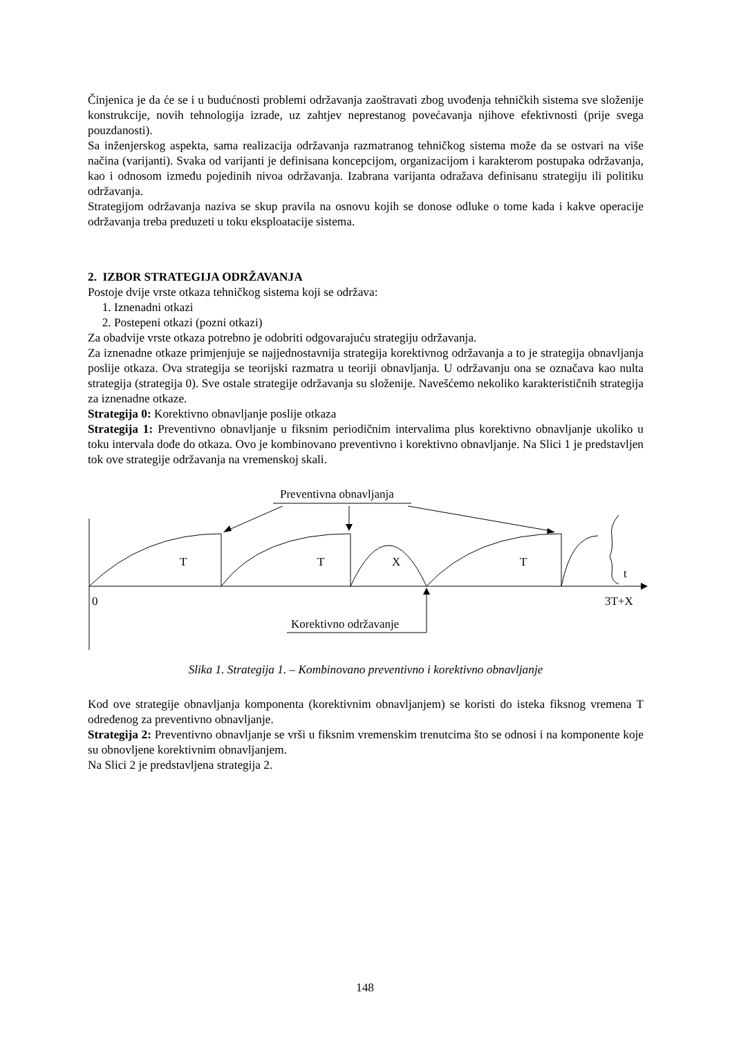Činjenica je da će se i u budućnosti problemi održavanja zaoštravati zbog uvođenja tehničkih sistema sve složenije konstrukcije, novih tehnologija izrade, uz zahtjev neprestanog povećavanja njihove efektivnosti (prije svega pouzdanosti).
Sa inženjerskog aspekta, sama realizacija održavanja razmatranog tehničkog sistema može da se ostvari na više načina (varijanti). Svaka od varijanti je definisana koncepcijom, organizacijom i karakterom postupaka održavanja, kao i odnosom između pojedinih nivoa održavanja. Izabrana varijanta odražava definisanu strategiju ili politiku održavanja.
Strategijom održavanja naziva se skup pravila na osnovu kojih se donose odluke o tome kada i kakve operacije održavanja treba preduzeti u toku eksploatacije sistema.
2. IZBOR STRATEGIJA ODRŽAVANJA
Postoje dvije vrste otkaza tehničkog sistema koji se održava:
1. Iznenadni otkazi
2. Postepeni otkazi (pozni otkazi)
Za obadvije vrste otkaza potrebno je odobriti odgovarajuću strategiju održavanja.
Za iznenadne otkaze primjenjuje se najjednostavnija strategija korektivnog održavanja a to je strategija obnavljanja poslije otkaza. Ova strategija se teorijski razmatra u teoriji obnavljanja. U održavanju ona se označava kao nulta strategija (strategija 0). Sve ostale strategije održavanja su složenije. Navešćemo nekoliko karakterističnih strategija za iznenadne otkaze.
Strategija 0: Korektivno obnavljanje poslije otkaza
Strategija 1: Preventivno obnavljanje u fiksnim periodičnim intervalima plus korektivno obnavljanje ukoliko u toku intervala dođe do otkaza. Ovo je kombinovano preventivno i korektivno obnavljanje. Na Slici 1 je predstavljen tok ove strategije održavanja na vremenskoj skali.
Preventivna obnavljanja
T
T
X
T
t
0
3T+X
Korektivno održavanje
Slika 1. Strategija 1. – Kombinovano preventivno i korektivno obnavljanje
Kod ove strategije obnavljanja komponenta (korektivnim obnavljanjem) se koristi do isteka fiksnog vremena T određenog za preventivno obnavljanje.
Strategija 2: Preventivno obnavljanje se vrši u fiksnim vremenskim trenutcima što se odnosi i na komponente koje su obnovljene korektivnim obnavljanjem.
Na Slici 2 je predstavljena strategija 2.
148